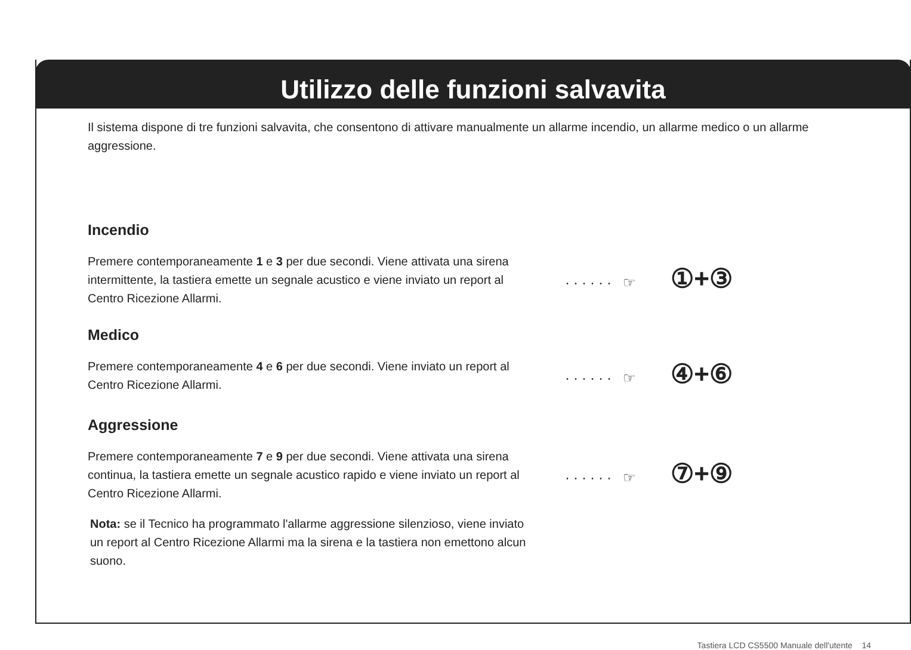Utilizzo delle funzioni salvavita
Il sistema dispone di tre funzioni salvavita, che consentono di attivare manualmente un allarme incendio, un allarme medico o un allarme aggressione.
Incendio
Premere contemporaneamente 1 e 3 per due secondi. Viene attivata una sirena intermittente, la tastiera emette un segnale acustico e viene inviato un report al Centro Ricezione Allarmi.
······ ☞ ①+③
Medico
Premere contemporaneamente 4 e 6 per due secondi. Viene inviato un report al Centro Ricezione Allarmi.
······ ☞ ④+⑥
Aggressione
Premere contemporaneamente 7 e 9 per due secondi. Viene attivata una sirena continua, la tastiera emette un segnale acustico rapido e viene inviato un report al Centro Ricezione Allarmi.
······ ☞ ⑦+⑨
Nota: se il Tecnico ha programmato l'allarme aggressione silenzioso, viene inviato un report al Centro Ricezione Allarmi ma la sirena e la tastiera non emettono alcun suono.
Tastiera LCD CS5500 Manuale dell'utente 14